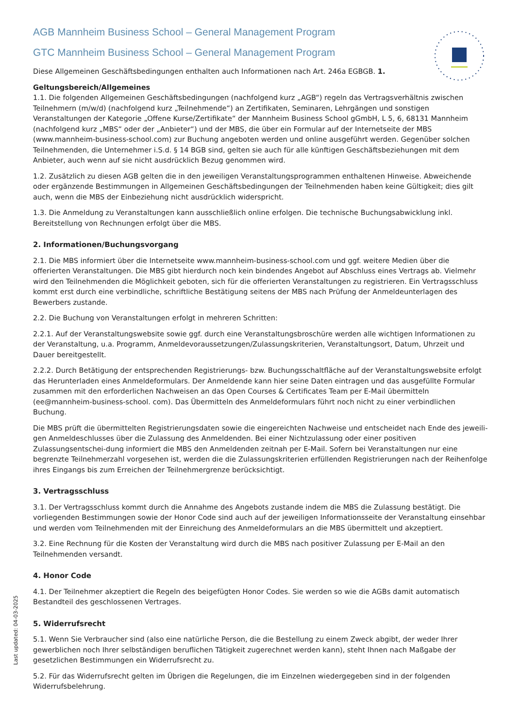AGB Mannheim Business School – General Management Program
GTC Mannheim Business School – General Management Program
Diese Allgemeinen Geschäftsbedingungen enthalten auch Informationen nach Art. 246a EGBGB. 1.
Geltungsbereich/Allgemeines
1.1. Die folgenden Allgemeinen Geschäftsbedingungen (nachfolgend kurz „AGB“) regeln das Vertragsverhältnis zwischen Teilnehmern (m/w/d) (nachfolgend kurz „Teilnehmende“) an Zertifikaten, Seminaren, Lehrgängen und sonstigen Veranstaltungen der Kategorie „Offene Kurse/Zertifikate“ der Mannheim Business School gGmbH, L 5, 6, 68131 Mannheim (nachfolgend kurz „MBS“ oder der „Anbieter“) und der MBS, die über ein Formular auf der Internetseite der MBS (www.mannheim-business-school.com) zur Buchung angeboten werden und online ausgeführt werden. Gegenüber solchen Teilnehmenden, die Unternehmer i.S.d. § 14 BGB sind, gelten sie auch für alle künftigen Geschäftsbeziehungen mit dem Anbieter, auch wenn auf sie nicht ausdrücklich Bezug genommen wird.
1.2. Zusätzlich zu diesen AGB gelten die in den jeweiligen Veranstaltungsprogrammen enthaltenen Hinweise. Abweichende oder ergänzende Bestimmungen in Allgemeinen Geschäftsbedingungen der Teilnehmenden haben keine Gültigkeit; dies gilt auch, wenn die MBS der Einbeziehung nicht ausdrücklich widerspricht.
1.3. Die Anmeldung zu Veranstaltungen kann ausschließlich online erfolgen. Die technische Buchungsabwicklung inkl. Bereitstellung von Rechnungen erfolgt über die MBS.
2. Informationen/Buchungsvorgang
2.1. Die MBS informiert über die Internetseite www.mannheim-business-school.com und ggf. weitere Medien über die offerierten Veranstaltungen. Die MBS gibt hierdurch noch kein bindendes Angebot auf Abschluss eines Vertrags ab. Vielmehr wird den Teilnehmenden die Möglichkeit geboten, sich für die offerierten Veranstaltungen zu registrieren. Ein Vertragsschluss kommt erst durch eine verbindliche, schriftliche Bestätigung seitens der MBS nach Prüfung der Anmeldeunterlagen des Bewerbers zustande.
2.2. Die Buchung von Veranstaltungen erfolgt in mehreren Schritten:
2.2.1. Auf der Veranstaltungswebsite sowie ggf. durch eine Veranstaltungsbroschüre werden alle wichtigen Informationen zu der Veranstaltung, u.a. Programm, Anmeldevoraussetzungen/Zulassungskriterien, Veranstaltungsort, Datum, Uhrzeit und Dauer bereitgestellt.
2.2.2. Durch Betätigung der entsprechenden Registrierungs- bzw. Buchungsschaltfläche auf der Veranstaltungswebsite erfolgt das Herunterladen eines Anmeldeformulars. Der Anmeldende kann hier seine Daten eintragen und das ausgefüllte Formular zusammen mit den erforderlichen Nachweisen an das Open Courses & Certificates Team per E-Mail übermitteln (ee@mannheim-business-school. com). Das Übermitteln des Anmeldeformulars führt noch nicht zu einer verbindlichen Buchung.
Die MBS prüft die übermittelten Registrierungsdaten sowie die eingereichten Nachweise und entscheidet nach Ende des jeweili-gen Anmeldeschlusses über die Zulassung des Anmeldenden. Bei einer Nichtzulassung oder einer positiven Zulassungsentschei-dung informiert die MBS den Anmeldenden zeitnah per E-Mail. Sofern bei Veranstaltungen nur eine begrenzte Teilnehmerzahl vorgesehen ist, werden die die Zulassungskriterien erfüllenden Registrierungen nach der Reihenfolge ihres Eingangs bis zum Erreichen der Teilnehmergrenze berücksichtigt.
3. Vertragsschluss
3.1. Der Vertragsschluss kommt durch die Annahme des Angebots zustande indem die MBS die Zulassung bestätigt. Die vorliegenden Bestimmungen sowie der Honor Code sind auch auf der jeweiligen Informationsseite der Veranstaltung einsehbar und werden vom Teilnehmenden mit der Einreichung des Anmeldeformulars an die MBS übermittelt und akzeptiert.
3.2. Eine Rechnung für die Kosten der Veranstaltung wird durch die MBS nach positiver Zulassung per E-Mail an den Teilnehmenden versandt.
4. Honor Code
4.1. Der Teilnehmer akzeptiert die Regeln des beigefügten Honor Codes. Sie werden so wie die AGBs damit automatisch Bestandteil des geschlossenen Vertrages.
5. Widerrufsrecht
5.1. Wenn Sie Verbraucher sind (also eine natürliche Person, die die Bestellung zu einem Zweck abgibt, der weder Ihrer gewerblichen noch Ihrer selbständigen beruflichen Tätigkeit zugerechnet werden kann), steht Ihnen nach Maßgabe der gesetzlichen Bestimmungen ein Widerrufsrecht zu.
5.2. Für das Widerrufsrecht gelten im Übrigen die Regelungen, die im Einzelnen wiedergegeben sind in der folgenden Widerrufsbelehrung.
Last updated: 04-03-2025